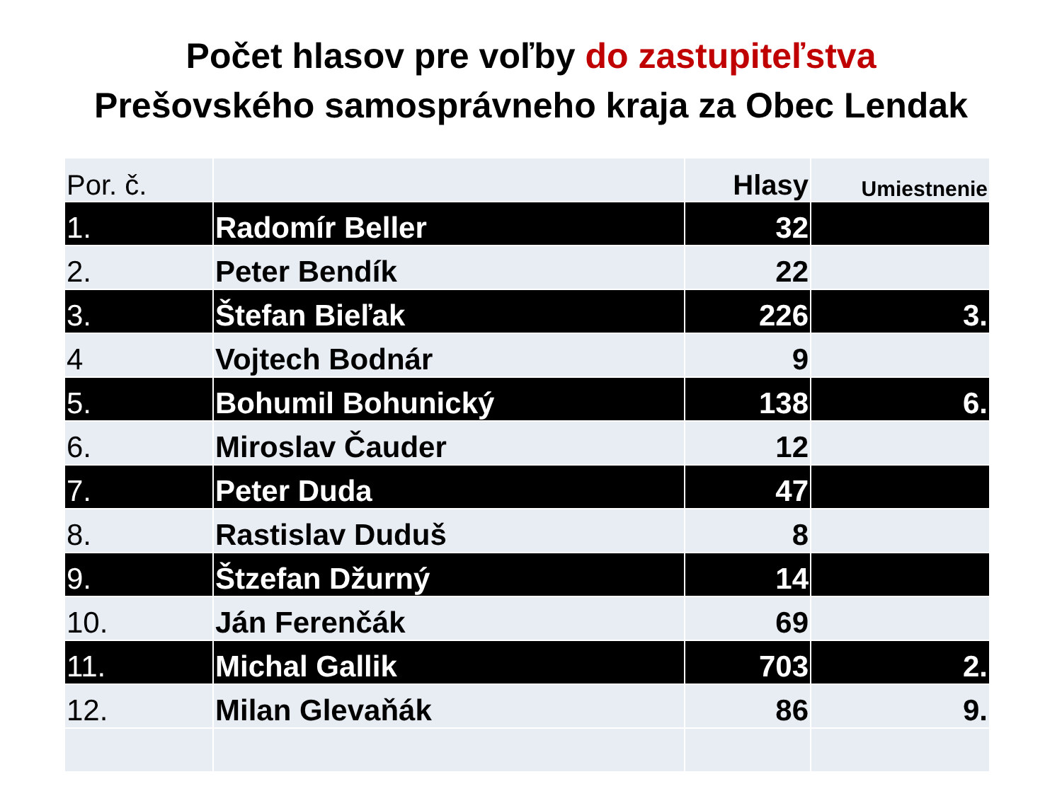Počet hlasov pre voľby do zastupiteľstva
Prešovského samosprávneho kraja za Obec Lendak
| Por. č. | | Hlasy | Umiestnenie |
| --- | --- | --- | --- |
| 1. | Radomír Beller | 32 | |
| 2. | Peter Bendík | 22 | |
| 3. | Štefan Bieľak | 226 | 3. |
| 4 | Vojtech Bodnár | 9 | |
| 5. | Bohumil Bohunický | 138 | 6. |
| 6. | Miroslav Čauder | 12 | |
| 7. | Peter Duda | 47 | |
| 8. | Rastislav Duduš | 8 | |
| 9. | Štzefan Džurný | 14 | |
| 10. | Ján Ferenčák | 69 | |
| 11. | Michal Gallik | 703 | 2. |
| 12. | Milan Glevaňák | 86 | 9. |